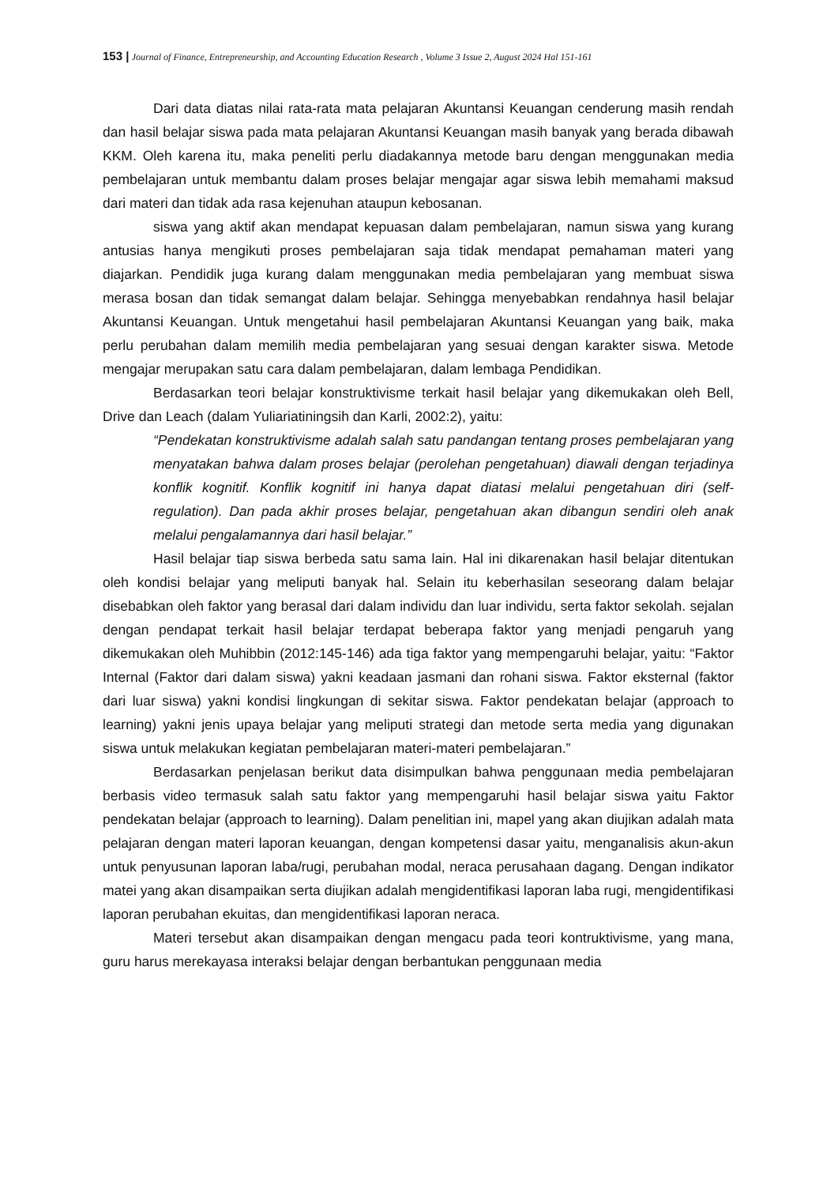153 | Journal of Finance, Entrepreneurship, and Accounting Education Research , Volume 3 Issue 2, August 2024 Hal 151-161
Dari data diatas nilai rata-rata mata pelajaran Akuntansi Keuangan cenderung masih rendah dan hasil belajar siswa pada mata pelajaran Akuntansi Keuangan masih banyak yang berada dibawah KKM. Oleh karena itu, maka peneliti perlu diadakannya metode baru dengan menggunakan media pembelajaran untuk membantu dalam proses belajar mengajar agar siswa lebih memahami maksud dari materi dan tidak ada rasa kejenuhan ataupun kebosanan.
siswa yang aktif akan mendapat kepuasan dalam pembelajaran, namun siswa yang kurang antusias hanya mengikuti proses pembelajaran saja tidak mendapat pemahaman materi yang diajarkan. Pendidik juga kurang dalam menggunakan media pembelajaran yang membuat siswa merasa bosan dan tidak semangat dalam belajar. Sehingga menyebabkan rendahnya hasil belajar Akuntansi Keuangan. Untuk mengetahui hasil pembelajaran Akuntansi Keuangan yang baik, maka perlu perubahan dalam memilih media pembelajaran yang sesuai dengan karakter siswa. Metode mengajar merupakan satu cara dalam pembelajaran, dalam lembaga Pendidikan.
Berdasarkan teori belajar konstruktivisme terkait hasil belajar yang dikemukakan oleh Bell, Drive dan Leach (dalam Yuliariatiningsih dan Karli, 2002:2), yaitu:
“Pendekatan konstruktivisme adalah salah satu pandangan tentang proses pembelajaran yang menyatakan bahwa dalam proses belajar (perolehan pengetahuan) diawali dengan terjadinya konflik kognitif. Konflik kognitif ini hanya dapat diatasi melalui pengetahuan diri (self-regulation). Dan pada akhir proses belajar, pengetahuan akan dibangun sendiri oleh anak melalui pengalamannya dari hasil belajar.”
Hasil belajar tiap siswa berbeda satu sama lain. Hal ini dikarenakan hasil belajar ditentukan oleh kondisi belajar yang meliputi banyak hal. Selain itu keberhasilan seseorang dalam belajar disebabkan oleh faktor yang berasal dari dalam individu dan luar individu, serta faktor sekolah. sejalan dengan pendapat terkait hasil belajar terdapat beberapa faktor yang menjadi pengaruh yang dikemukakan oleh Muhibbin (2012:145-146) ada tiga faktor yang mempengaruhi belajar, yaitu: “Faktor Internal (Faktor dari dalam siswa) yakni keadaan jasmani dan rohani siswa. Faktor eksternal (faktor dari luar siswa) yakni kondisi lingkungan di sekitar siswa. Faktor pendekatan belajar (approach to learning) yakni jenis upaya belajar yang meliputi strategi dan metode serta media yang digunakan siswa untuk melakukan kegiatan pembelajaran materi-materi pembelajaran.”
Berdasarkan penjelasan berikut data disimpulkan bahwa penggunaan media pembelajaran berbasis video termasuk salah satu faktor yang mempengaruhi hasil belajar siswa yaitu Faktor pendekatan belajar (approach to learning). Dalam penelitian ini, mapel yang akan diujikan adalah mata pelajaran dengan materi laporan keuangan, dengan kompetensi dasar yaitu, menganalisis akun-akun untuk penyusunan laporan laba/rugi, perubahan modal, neraca perusahaan dagang. Dengan indikator matei yang akan disampaikan serta diujikan adalah mengidentifikasi laporan laba rugi, mengidentifikasi laporan perubahan ekuitas, dan mengidentifikasi laporan neraca.
Materi tersebut akan disampaikan dengan mengacu pada teori kontruktivisme, yang mana, guru harus merekayasa interaksi belajar dengan berbantukan penggunaan media